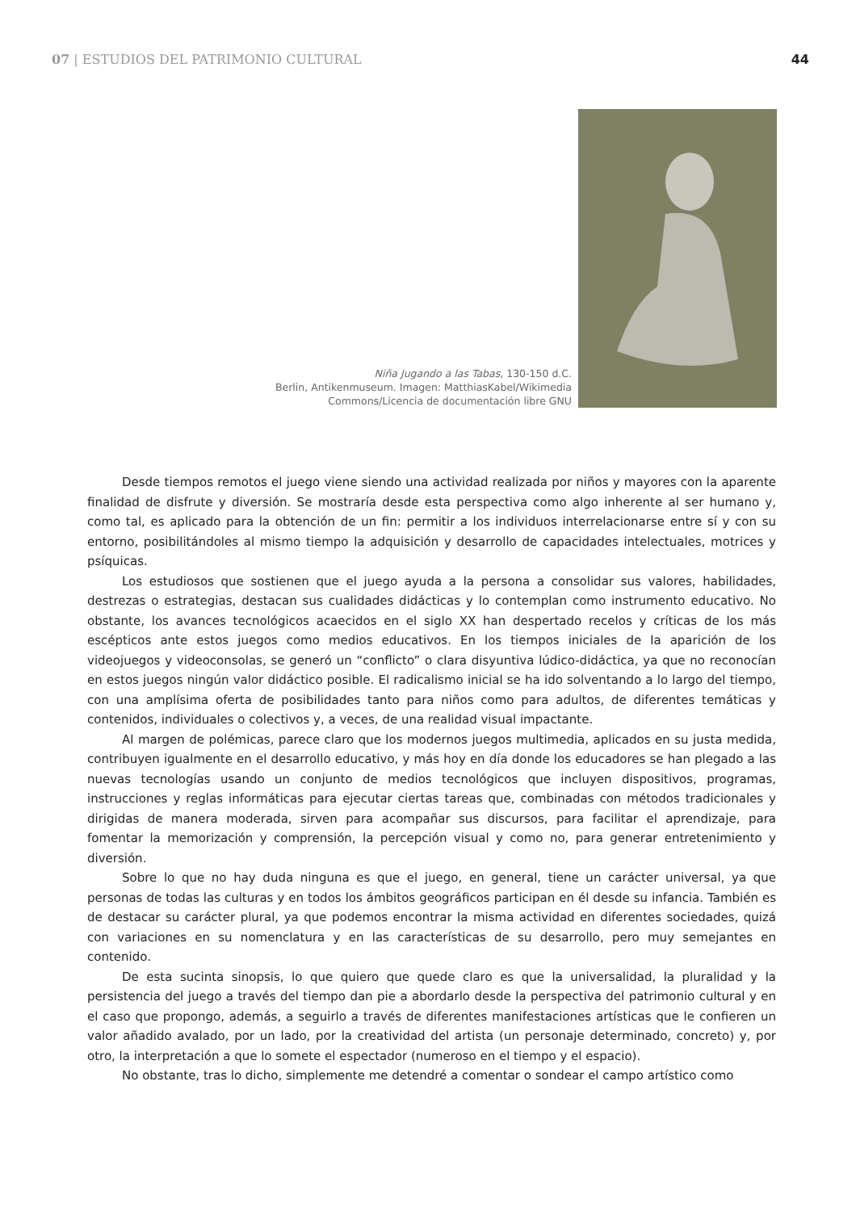07 | ESTUDIOS DEL PATRIMONIO CULTURAL
44
Niña Jugando a las Tabas, 130-150 d.C.
Berlin, Antikenmuseum. Imagen: MatthiasKabel/Wikimedia
Commons/Licencia de documentación libre GNU
Desde tiempos remotos el juego viene siendo una actividad realizada por niños y mayores con la aparente finalidad de disfrute y diversión. Se mostraría desde esta perspectiva como algo inherente al ser humano y, como tal, es aplicado para la obtención de un fin: permitir a los individuos interrelacionarse entre sí y con su entorno, posibilitándoles al mismo tiempo la adquisición y desarrollo de capacidades intelectuales, motrices y psíquicas.
Los estudiosos que sostienen que el juego ayuda a la persona a consolidar sus valores, habilidades, destrezas o estrategias, destacan sus cualidades didácticas y lo contemplan como instrumento educativo. No obstante, los avances tecnológicos acaecidos en el siglo XX han despertado recelos y críticas de los más escépticos ante estos juegos como medios educativos. En los tiempos iniciales de la aparición de los videojuegos y videoconsolas, se generó un “conflicto” o clara disyuntiva lúdico-didáctica, ya que no reconocían en estos juegos ningún valor didáctico posible. El radicalismo inicial se ha ido solventando a lo largo del tiempo, con una amplísima oferta de posibilidades tanto para niños como para adultos, de diferentes temáticas y contenidos, individuales o colectivos y, a veces, de una realidad visual impactante.
Al margen de polémicas, parece claro que los modernos juegos multimedia, aplicados en su justa medida, contribuyen igualmente en el desarrollo educativo, y más hoy en día donde los educadores se han plegado a las nuevas tecnologías usando un conjunto de medios tecnológicos que incluyen dispositivos, programas, instrucciones y reglas informáticas para ejecutar ciertas tareas que, combinadas con métodos tradicionales y dirigidas de manera moderada, sirven para acompañar sus discursos, para facilitar el aprendizaje, para fomentar la memorización y comprensión, la percepción visual y como no, para generar entretenimiento y diversión.
Sobre lo que no hay duda ninguna es que el juego, en general, tiene un carácter universal, ya que personas de todas las culturas y en todos los ámbitos geográficos participan en él desde su infancia. También es de destacar su carácter plural, ya que podemos encontrar la misma actividad en diferentes sociedades, quizá con variaciones en su nomenclatura y en las características de su desarrollo, pero muy semejantes en contenido.
De esta sucinta sinopsis, lo que quiero que quede claro es que la universalidad, la pluralidad y la persistencia del juego a través del tiempo dan pie a abordarlo desde la perspectiva del patrimonio cultural y en el caso que propongo, además, a seguirlo a través de diferentes manifestaciones artísticas que le confieren un valor añadido avalado, por un lado, por la creatividad del artista (un personaje determinado, concreto) y, por otro, la interpretación a que lo somete el espectador (numeroso en el tiempo y el espacio).
No obstante, tras lo dicho, simplemente me detendré a comentar o sondear el campo artístico como